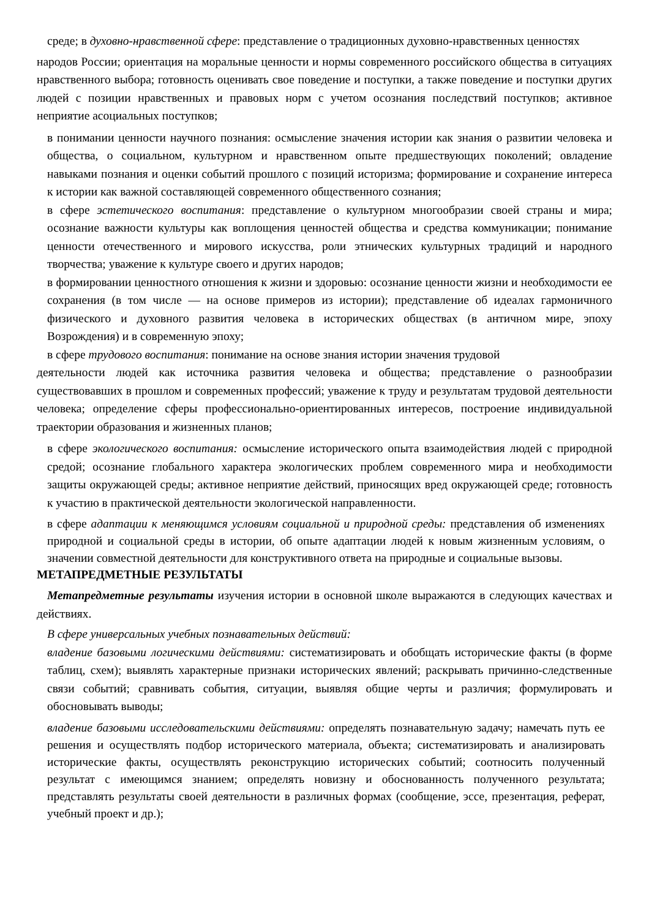среде; в духовно-нравственной сфере: представление о традиционных духовно-нравственных ценностях
народов России; ориентация на моральные ценности и нормы современного российского общества в ситуациях нравственного выбора; готовность оценивать свое поведение и поступки, а также поведение и поступки других людей с позиции нравственных и правовых норм с учетом осознания последствий поступков; активное неприятие асоциальных поступков;
в понимании ценности научного познания: осмысление значения истории как знания о развитии человека и общества, о социальном, культурном и нравственном опыте предшествующих поколений; овладение навыками познания и оценки событий прошлого с позиций историзма; формирование и сохранение интереса к истории как важной составляющей современного общественного сознания;
в сфере эстетического воспитания: представление о культурном многообразии своей страны и мира; осознание важности культуры как воплощения ценностей общества и средства коммуникации; понимание ценности отечественного и мирового искусства, роли этнических культурных традиций и народного творчества; уважение к культуре своего и других народов;
в формировании ценностного отношения к жизни и здоровью: осознание ценности жизни и необходимости ее сохранения (в том числе — на основе примеров из истории); представление об идеалах гармоничного физического и духовного развития человека в исторических обществах (в античном мире, эпоху Возрождения) и в современную эпоху;
в сфере трудового воспитания: понимание на основе знания истории значения трудовой
деятельности людей как источника развития человека и общества; представление о разнообразии существовавших в прошлом и современных профессий; уважение к труду и результатам трудовой деятельности человека; определение сферы профессионально-ориентированных интересов, построение индивидуальной траектории образования и жизненных планов;
в сфере экологического воспитания: осмысление исторического опыта взаимодействия людей с природной средой; осознание глобального характера экологических проблем современного мира и необходимости защиты окружающей среды; активное неприятие действий, приносящих вред окружающей среде; готовность к участию в практической деятельности экологической направленности.
в сфере адаптации к меняющимся условиям социальной и природной среды: представления об изменениях природной и социальной среды в истории, об опыте адаптации людей к новым жизненным условиям, о значении совместной деятельности для конструктивного ответа на природные и социальные вызовы.
МЕТАПРЕДМЕТНЫЕ РЕЗУЛЬТАТЫ
Метапредметные результаты изучения истории в основной школе выражаются в следующих качествах и действиях.
В сфере универсальных учебных познавательных действий:
владение базовыми логическими действиями: систематизировать и обобщать исторические факты (в форме таблиц, схем); выявлять характерные признаки исторических явлений; раскрывать причинно-следственные связи событий; сравнивать события, ситуации, выявляя общие черты и различия; формулировать и обосновывать выводы;
владение базовыми исследовательскими действиями: определять познавательную задачу; намечать путь ее решения и осуществлять подбор исторического материала, объекта; систематизировать и анализировать исторические факты, осуществлять реконструкцию исторических событий; соотносить полученный результат с имеющимся знанием; определять новизну и обоснованность полученного результата; представлять результаты своей деятельности в различных формах (сообщение, эссе, презентация, реферат, учебный проект и др.);